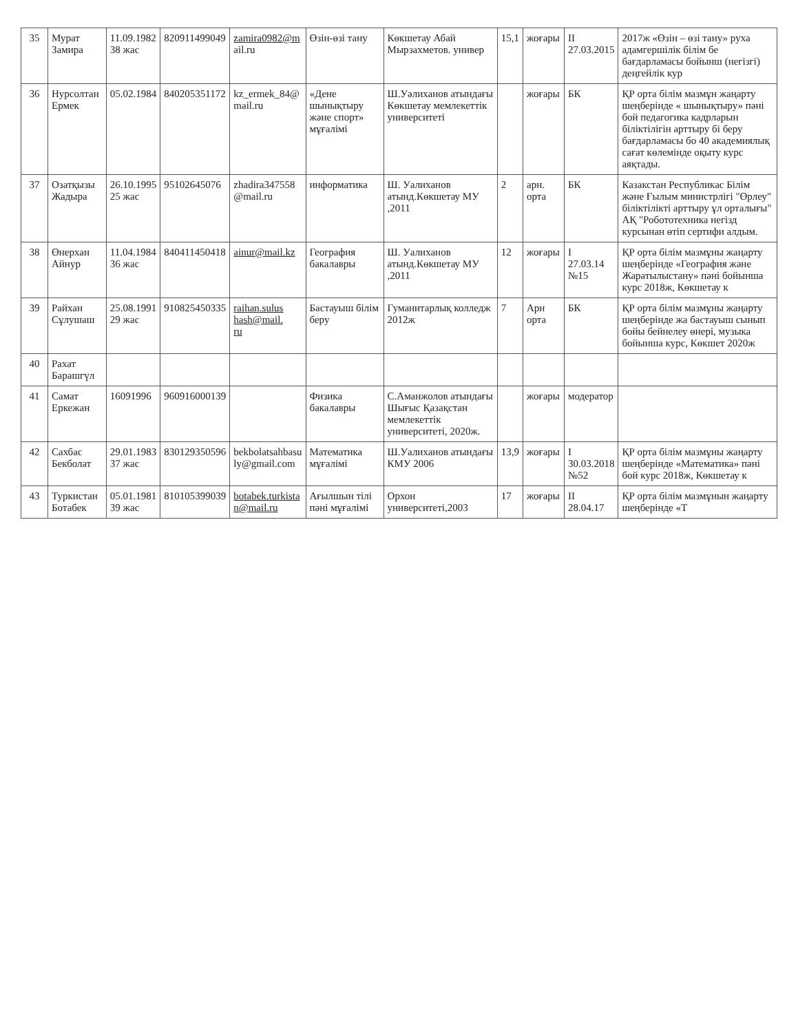| 35 | Мурат Замира | 11.09.1982 38 жас | 820911499049 | zamira0982@m ail.ru | Өзін-өзі тану | Көкшетау Абай Мырзахметов. универ | 15,1 | жоғары | II 27.03.2015 | 2017ж «Өзін – өзі тану» руха адамгершілік білім бе бағдарламасы бойынш (негізгі) деңгейлік кур |
| 36 | Нурсолтан Ермек | 05.02.1984 | 840205351172 | kz_ermek_84@ mail.ru | «Дене шынықтыру және спорт» мұғалімі | Ш.Уәлиханов атындағы Көкшетау мемлекеттік университеті | | жоғары | БК | ҚР орта білім мазмұн жаңарту шеңберінде « шынықтыру» пәні бой педагогика кадрларын біліктілігін арттыру бі беру бағдарламасы бо 40 академиялық сағат көлемінде оқыту курс аяқтады. |
| 37 | Озатқызы Жадыра | 26.10.1995 25 жас | 95102645076 | zhadira347558 @mail.ru | информатика | Ш. Уалиханов атынд.Көкшетау МУ ,2011 | 2 | арн. орта | БК | Казакстан Республикас Білім және Ғылым министрлігі "Өрлеу" біліктілікті арттыру ұл орталығы" АҚ "Робототехника негізд курсынан өтіп сертифи алдым. |
| 38 | Өнерхан Айнур | 11.04.1984 36 жас | 840411450418 | ainur@mail.kz | География бакалавры | Ш. Уалиханов атынд.Көкшетау МУ ,2011 | 12 | жоғары | I 27.03.14 №15 | ҚР орта білім мазмұны жаңарту шеңберінде «География және Жаратылыстану» пәні бойынша курс 2018ж, Көкшетау к |
| 39 | Райхан Сұлушаш | 25.08.1991 29 жас | 910825450335 | raihan.sulus hash@mail. ru | Бастауыш білім беру | Гуманитарлық колледж 2012ж | 7 | Арн орта | БК | ҚР орта білім мазмұны жаңарту шеңберінде жа бастауыш сынып бойы бейнелеу өнері, музыка бойынша курс, Көкшет 2020ж |
| 40 | Рахат Барашгүл | | | | | | | | | |
| 41 | Самат Еркежан | 16091996 | 960916000139 | | Физика бакалавры | С.Аманжолов атындағы Шығыс Қазақстан мемлекеттік университеті, 2020ж. | | жоғары | модератор | |
| 42 | Сахбас Бекболат | 29.01.1983 37 жас | 830129350596 | bekbolatsahbasu ly@gmail.com | Математика мұғалімі | Ш.Уалиханов атындағы КМУ 2006 | 13,9 | жоғары | I 30.03.2018 №52 | ҚР орта білім мазмұны жаңарту шеңберінде «Математика» пәні бой курс 2018ж, Көкшетау к |
| 43 | Туркистан Ботабек | 05.01.1981 39 жас | 810105399039 | botabek.turkista n@mail.ru | Ағылшын тілі пәні мұғалімі | Орхон университеті,2003 | 17 | жоғары | II 28.04.17 | ҚР орта білім мазмұнын жаңарту шеңберінде «Т |